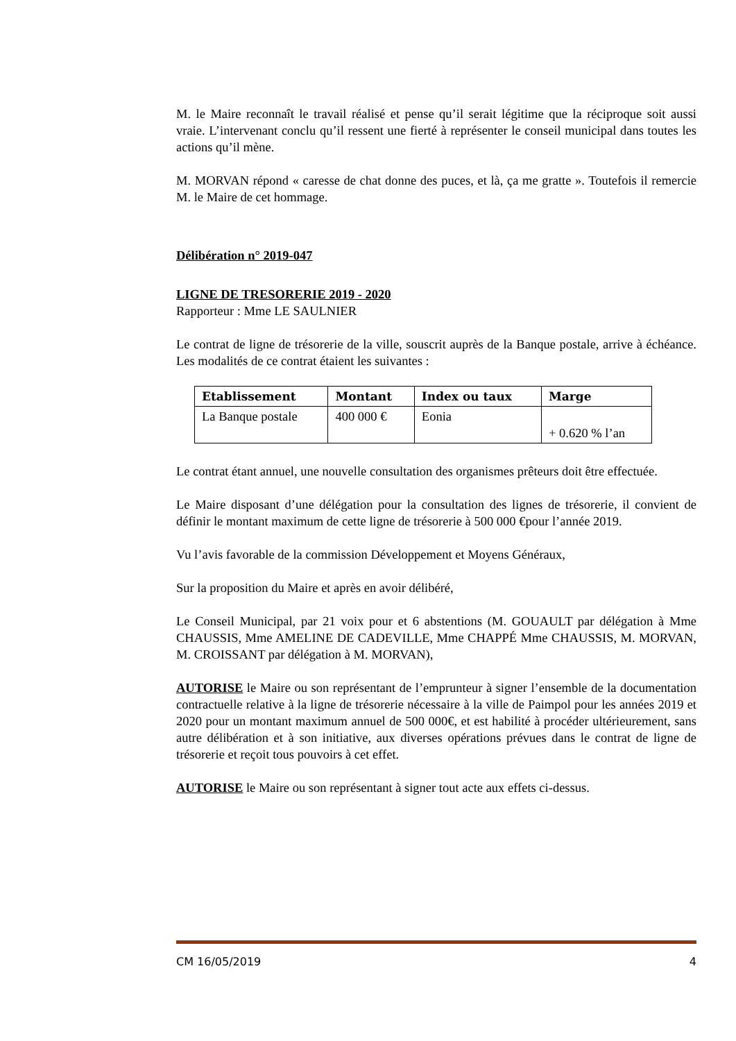M. le Maire reconnaît le travail réalisé et pense qu’il serait légitime que la réciproque soit aussi vraie. L’intervenant conclu qu’il ressent une fierté à représenter le conseil municipal dans toutes les actions qu’il mène.
M. MORVAN répond « caresse de chat donne des puces, et là, ça me gratte ». Toutefois il remercie M. le Maire de cet hommage.
Délibération n° 2019-047
LIGNE DE TRESORERIE 2019 - 2020
Rapporteur : Mme LE SAULNIER
Le contrat de ligne de trésorerie de la ville, souscrit auprès de la Banque postale, arrive à échéance. Les modalités de ce contrat étaient les suivantes :
| Etablissement | Montant | Index ou taux | Marge |
| --- | --- | --- | --- |
| La Banque postale | 400 000 € | Eonia | + 0.620 % l’an |
Le contrat étant annuel, une nouvelle consultation des organismes prêteurs doit être effectuée.
Le Maire disposant d’une délégation pour la consultation des lignes de trésorerie, il convient de définir le montant maximum de cette ligne de trésorerie à 500 000 €pour l’année 2019.
Vu l’avis favorable de la commission Développement et Moyens Généraux,
Sur la proposition du Maire et après en avoir délibéré,
Le Conseil Municipal, par 21 voix pour et 6 abstentions (M. GOUAULT par délégation à Mme CHAUSSIS, Mme AMELINE DE CADEVILLE, Mme CHAPPÉ Mme CHAUSSIS, M. MORVAN, M. CROISSANT par délégation à M. MORVAN),
AUTORISE le Maire ou son représentant de l’emprunteur à signer l’ensemble de la documentation contractuelle relative à la ligne de trésorerie nécessaire à la ville de Paimpol pour les années 2019 et 2020 pour un montant maximum annuel de 500 000€, et est habilité à procéder ultérieurement, sans autre délibération et à son initiative, aux diverses opérations prévues dans le contrat de ligne de trésorerie et reçoit tous pouvoirs à cet effet.
AUTORISE le Maire ou son représentant à signer tout acte aux effets ci-dessus.
CM 16/05/2019 4